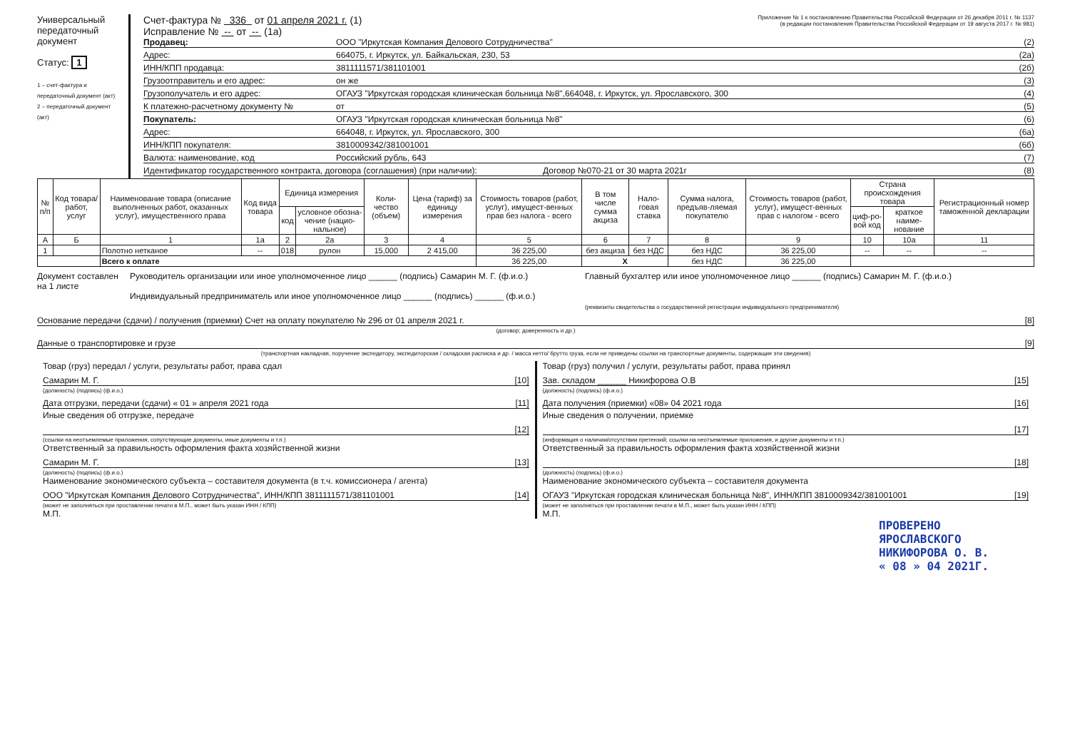Универсальный передаточный документ
Статус: 1
1 – счет-фактура и передаточный документ (акт)
2 – передаточный документ (акт)
Счет-фактура № 336 от 01 апреля 2021 г. (1)
Исправление № -- от -- (1а)
Приложение № 1 к постановлению Правительства Российской Федерации от 26 декабря 2011 г. № 1137
(в редакции постановления Правительства Российской Федерации от 19 августа 2017 г. № 981)
Продавец: ООО "Иркутская Компания Делового Сотрудничества" (2)
Адрес: 664075, г. Иркутск, ул. Байкальская, 230, 53 (2а)
ИНН/КПП продавца: 3811111571/381101001 (2б)
Грузоотправитель и его адрес: он же (3)
Грузополучатель и его адрес: ОГАУЗ "Иркутская городская клиническая больница №8",664048, г. Иркутск, ул. Ярославского, 300 (4)
К платежно-расчетному документу № от (5)
Покупатель: ОГАУЗ "Иркутская городская клиническая больница №8" (6)
Адрес: 664048, г. Иркутск, ул. Ярославского, 300 (6а)
ИНН/КПП покупателя: 3810009342/381001001 (6б)
Валюта: наименование, код Российский рубль, 643 (7)
Идентификатор государственного контракта, договора (соглашения) (при наличии): Договор №070-21 от 30 марта 2021г (8)
| № п/п | Код товара/ работ, услуг | Наименование товара (описание выполненных работ, оказанных услуг), имущественного права | Код вида товара | Единица измерения | | Коли-чество (объем) | Цена (тариф) за единицу измерения | Стоимость товаров (работ, услуг), имущест-венных прав без налога - всего | В том числе сумма акциза | Нало-говая ставка | Сумма налога, предъяв-ляемая покупателю | Стоимость товаров (работ, услуг), имущест-венных прав с налогом - всего | Страна происхождения товара | | Регистрационный номер таможенной декларации |
| --- | --- | --- | --- | --- | --- | --- | --- | --- | --- | --- | --- | --- | --- | --- | --- |
| | | | | код | условное обозна-чение (нацио-нальное) | | | | | | | | циф-ро-вой код | краткое наиме-нование | |
| А | Б | 1 | 1а | 2 | 2а | 3 | 4 | 5 | 6 | 7 | 8 | 9 | 10 | 10а | 11 |
| 1 | | Полотно нетканое | -- | 018 | рулон | 15,000 | 2 415,00 | 36 225,00 | без акциза | без НДС | без НДС | 36 225,00 | -- | -- | -- |
| | | Всего к оплате | | | | | | 36 225,00 | X | | без НДС | 36 225,00 | | | |
Документ составлен на 1 листе
Руководитель организации или иное уполномоченное лицо ______ (подпись) Самарин М. Г. (ф.и.о.)
Индивидуальный предприниматель или иное уполномоченное лицо ______ (подпись) ______ (ф.и.о.)
Главный бухгалтер или иное уполномоченное лицо ______ (подпись) Самарин М. Г. (ф.и.о.)
(реквизиты свидетельства о государственной регистрации индивидуального предпринимателя)
Основание передачи (сдачи) / получения (приемки) Счет на оплату покупателю № 296 от 01 апреля 2021 г. [8]
(договор; доверенность и др.)
Данные о транспортировке и грузе [9]
(транспортная накладная, поручение экспедитору, экспедиторская / складская расписка и др. / масса нетто/ брутто груза, если не приведены ссылки на транспортные документы, содержащие эти сведения)
Товар (груз) передал / услуги, результаты работ, права сдал
Самарин М. Г. [10]
(должность) (подпись) (ф.и.о.)
Дата отгрузки, передачи (сдачи) « 01 » апреля 2021 года [11]
Иные сведения об отгрузке, передаче
[12]
(ссылки на неотъемлемые приложения, сопутствующие документы, иные документы и т.п.)
Ответственный за правильность оформления факта хозяйственной жизни
Самарин М. Г. [13]
(должность) (подпись) (ф.и.о.)
Наименование экономического субъекта – составителя документа (в т.ч. комиссионера / агента)
ООО "Иркутская Компания Делового Сотрудничества", ИНН/КПП 3811111571/381101001 [14]
(может не заполняться при проставлении печати в М.П., может быть указан ИНН / КПП)
М.П.
Товар (груз) получил / услуги, результаты работ, права принял
Зав. складом ______ Никифорова О.В [15]
(должность) (подпись) (ф.и.о.)
Дата получения (приемки) «08» 04 2021 года [16]
Иные сведения о получении, приемке
[17]
(информация о наличии/отсутствии претензий; ссылки на неотъемлемые приложения, и другие документы и т.п.)
Ответственный за правильность оформления факта хозяйственной жизни
[18]
(должность) (подпись) (ф.и.о.)
Наименование экономического субъекта – составителя документа
ОГАУЗ "Иркутская городская клиническая больница №8", ИНН/КПП 3810009342/381001001 [19]
(может не заполняться при проставлении печати в М.П., может быть указан ИНН / КПП)
М.П.
ПРОВЕРЕНО
ЯРОСЛАВСКОГО
НИКИФОРОВА О. В.
« 08 » 04 2021Г.